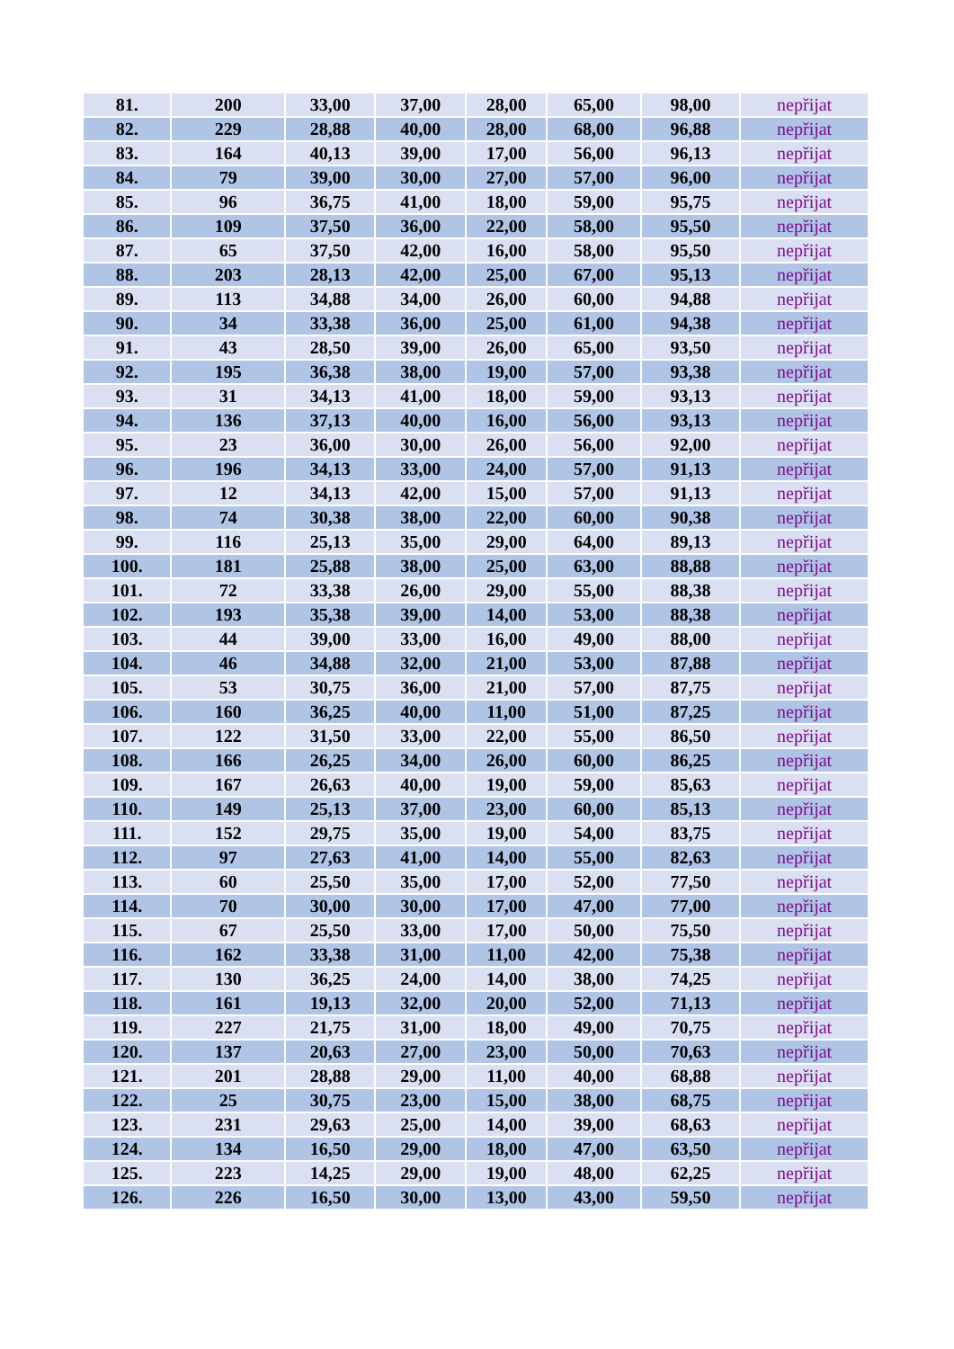| 81. | 200 | 33,00 | 37,00 | 28,00 | 65,00 | 98,00 | nepřijat |
| 82. | 229 | 28,88 | 40,00 | 28,00 | 68,00 | 96,88 | nepřijat |
| 83. | 164 | 40,13 | 39,00 | 17,00 | 56,00 | 96,13 | nepřijat |
| 84. | 79 | 39,00 | 30,00 | 27,00 | 57,00 | 96,00 | nepřijat |
| 85. | 96 | 36,75 | 41,00 | 18,00 | 59,00 | 95,75 | nepřijat |
| 86. | 109 | 37,50 | 36,00 | 22,00 | 58,00 | 95,50 | nepřijat |
| 87. | 65 | 37,50 | 42,00 | 16,00 | 58,00 | 95,50 | nepřijat |
| 88. | 203 | 28,13 | 42,00 | 25,00 | 67,00 | 95,13 | nepřijat |
| 89. | 113 | 34,88 | 34,00 | 26,00 | 60,00 | 94,88 | nepřijat |
| 90. | 34 | 33,38 | 36,00 | 25,00 | 61,00 | 94,38 | nepřijat |
| 91. | 43 | 28,50 | 39,00 | 26,00 | 65,00 | 93,50 | nepřijat |
| 92. | 195 | 36,38 | 38,00 | 19,00 | 57,00 | 93,38 | nepřijat |
| 93. | 31 | 34,13 | 41,00 | 18,00 | 59,00 | 93,13 | nepřijat |
| 94. | 136 | 37,13 | 40,00 | 16,00 | 56,00 | 93,13 | nepřijat |
| 95. | 23 | 36,00 | 30,00 | 26,00 | 56,00 | 92,00 | nepřijat |
| 96. | 196 | 34,13 | 33,00 | 24,00 | 57,00 | 91,13 | nepřijat |
| 97. | 12 | 34,13 | 42,00 | 15,00 | 57,00 | 91,13 | nepřijat |
| 98. | 74 | 30,38 | 38,00 | 22,00 | 60,00 | 90,38 | nepřijat |
| 99. | 116 | 25,13 | 35,00 | 29,00 | 64,00 | 89,13 | nepřijat |
| 100. | 181 | 25,88 | 38,00 | 25,00 | 63,00 | 88,88 | nepřijat |
| 101. | 72 | 33,38 | 26,00 | 29,00 | 55,00 | 88,38 | nepřijat |
| 102. | 193 | 35,38 | 39,00 | 14,00 | 53,00 | 88,38 | nepřijat |
| 103. | 44 | 39,00 | 33,00 | 16,00 | 49,00 | 88,00 | nepřijat |
| 104. | 46 | 34,88 | 32,00 | 21,00 | 53,00 | 87,88 | nepřijat |
| 105. | 53 | 30,75 | 36,00 | 21,00 | 57,00 | 87,75 | nepřijat |
| 106. | 160 | 36,25 | 40,00 | 11,00 | 51,00 | 87,25 | nepřijat |
| 107. | 122 | 31,50 | 33,00 | 22,00 | 55,00 | 86,50 | nepřijat |
| 108. | 166 | 26,25 | 34,00 | 26,00 | 60,00 | 86,25 | nepřijat |
| 109. | 167 | 26,63 | 40,00 | 19,00 | 59,00 | 85,63 | nepřijat |
| 110. | 149 | 25,13 | 37,00 | 23,00 | 60,00 | 85,13 | nepřijat |
| 111. | 152 | 29,75 | 35,00 | 19,00 | 54,00 | 83,75 | nepřijat |
| 112. | 97 | 27,63 | 41,00 | 14,00 | 55,00 | 82,63 | nepřijat |
| 113. | 60 | 25,50 | 35,00 | 17,00 | 52,00 | 77,50 | nepřijat |
| 114. | 70 | 30,00 | 30,00 | 17,00 | 47,00 | 77,00 | nepřijat |
| 115. | 67 | 25,50 | 33,00 | 17,00 | 50,00 | 75,50 | nepřijat |
| 116. | 162 | 33,38 | 31,00 | 11,00 | 42,00 | 75,38 | nepřijat |
| 117. | 130 | 36,25 | 24,00 | 14,00 | 38,00 | 74,25 | nepřijat |
| 118. | 161 | 19,13 | 32,00 | 20,00 | 52,00 | 71,13 | nepřijat |
| 119. | 227 | 21,75 | 31,00 | 18,00 | 49,00 | 70,75 | nepřijat |
| 120. | 137 | 20,63 | 27,00 | 23,00 | 50,00 | 70,63 | nepřijat |
| 121. | 201 | 28,88 | 29,00 | 11,00 | 40,00 | 68,88 | nepřijat |
| 122. | 25 | 30,75 | 23,00 | 15,00 | 38,00 | 68,75 | nepřijat |
| 123. | 231 | 29,63 | 25,00 | 14,00 | 39,00 | 68,63 | nepřijat |
| 124. | 134 | 16,50 | 29,00 | 18,00 | 47,00 | 63,50 | nepřijat |
| 125. | 223 | 14,25 | 29,00 | 19,00 | 48,00 | 62,25 | nepřijat |
| 126. | 226 | 16,50 | 30,00 | 13,00 | 43,00 | 59,50 | nepřijat |